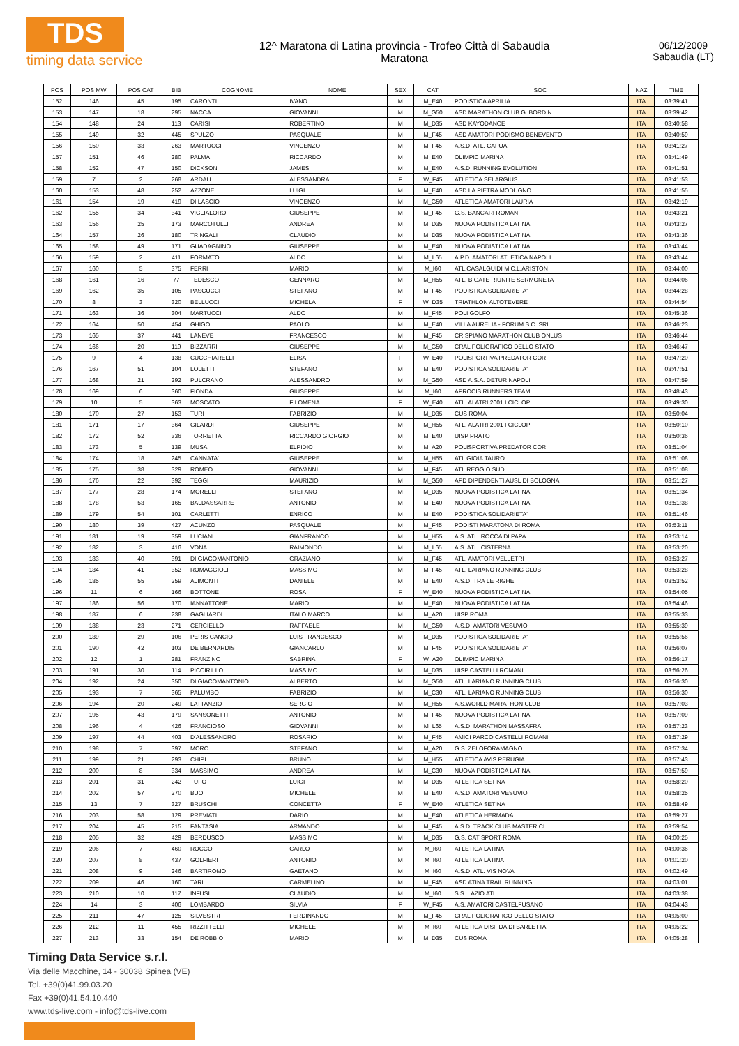TDS
timing data service
12^ Maratona di Latina provincia - Trofeo Città di Sabaudia
Maratona
06/12/2009
Sabaudia (LT)
| POS | POS MW | POS CAT | BIB | COGNOME | NOME | SEX | CAT | SOC | NAZ | TIME |
| --- | --- | --- | --- | --- | --- | --- | --- | --- | --- | --- |
| 152 | 146 | 45 | 195 | CARONTI | IVANO | M | M_E40 | PODISTICA APRILIA | ITA | 03:39:41 |
| 153 | 147 | 18 | 295 | NACCA | GIOVANNI | M | M_G50 | ASD MARATHON CLUB G. BORDIN | ITA | 03:39:42 |
| 154 | 148 | 24 | 113 | CARISI | ROBERTINO | M | M_D35 | ASD KAYODANCE | ITA | 03:40:58 |
| 155 | 149 | 32 | 445 | SPULZO | PASQUALE | M | M_F45 | ASD AMATORI PODISMO BENEVENTO | ITA | 03:40:59 |
| 156 | 150 | 33 | 263 | MARTUCCI | VINCENZO | M | M_F45 | A.S.D. ATL. CAPUA | ITA | 03:41:27 |
| 157 | 151 | 46 | 280 | PALMA | RICCARDO | M | M_E40 | OLIMPIC MARINA | ITA | 03:41:49 |
| 158 | 152 | 47 | 150 | DICKSON | JAMES | M | M_E40 | A.S.D. RUNNING EVOLUTION | ITA | 03:41:51 |
| 159 | 7 | 2 | 268 | ARDAU | ALESSANDRA | F | W_F45 | ATLETICA SELARGIUS | ITA | 03:41:53 |
| 160 | 153 | 48 | 252 | AZZONE | LUIGI | M | M_E40 | ASD LA PIETRA MODUGNO | ITA | 03:41:55 |
| 161 | 154 | 19 | 419 | DI LASCIO | VINCENZO | M | M_G50 | ATLETICA AMATORI LAURIA | ITA | 03:42:19 |
| 162 | 155 | 34 | 341 | VIGLIALORO | GIUSEPPE | M | M_F45 | G.S. BANCARI ROMANI | ITA | 03:43:21 |
| 163 | 156 | 25 | 173 | MARCOTULLI | ANDREA | M | M_D35 | NUOVA PODISTICA LATINA | ITA | 03:43:27 |
| 164 | 157 | 26 | 180 | TRINGALI | CLAUDIO | M | M_D35 | NUOVA PODISTICA LATINA | ITA | 03:43:36 |
| 165 | 158 | 49 | 171 | GUADAGNINO | GIUSEPPE | M | M_E40 | NUOVA PODISTICA LATINA | ITA | 03:43:44 |
| 166 | 159 | 2 | 411 | FORMATO | ALDO | M | M_L65 | A.P.D. AMATORI ATLETICA NAPOLI | ITA | 03:43:44 |
| 167 | 160 | 5 | 375 | FERRI | MARIO | M | M_I60 | ATL.CASALGUIDI M.C.L.ARISTON | ITA | 03:44:00 |
| 168 | 161 | 16 | 77 | TEDESCO | GENNARO | M | M_H55 | ATL. B.GATE RIUNITE SERMONETA | ITA | 03:44:06 |
| 169 | 162 | 35 | 105 | PASCUCCI | STEFANO | M | M_F45 | PODISTICA SOLIDARIETA' | ITA | 03:44:28 |
| 170 | 8 | 3 | 320 | BELLUCCI | MICHELA | F | W_D35 | TRIATHLON ALTOTEVERE | ITA | 03:44:54 |
| 171 | 163 | 36 | 304 | MARTUCCI | ALDO | M | M_F45 | POLI GOLFO | ITA | 03:45:36 |
| 172 | 164 | 50 | 454 | GHIGO | PAOLO | M | M_E40 | VILLA AURELIA - FORUM S.C. SRL | ITA | 03:46:23 |
| 173 | 165 | 37 | 441 | LANEVE | FRANCESCO | M | M_F45 | CRISPIANO MARATHON CLUB ONLUS | ITA | 03:46:44 |
| 174 | 166 | 20 | 119 | BIZZARRI | GIUSEPPE | M | M_G50 | CRAL POLIGRAFICO DELLO STATO | ITA | 03:46:47 |
| 175 | 9 | 4 | 138 | CUCCHIARELLI | ELISA | F | W_E40 | POLISPORTIVA PREDATOR CORI | ITA | 03:47:20 |
| 176 | 167 | 51 | 104 | LOLETTI | STEFANO | M | M_E40 | PODISTICA SOLIDARIETA' | ITA | 03:47:51 |
| 177 | 168 | 21 | 292 | PULCRANO | ALESSANDRO | M | M_G50 | ASD A.S.A. DETUR NAPOLI | ITA | 03:47:59 |
| 178 | 169 | 6 | 360 | FIONDA | GIUSEPPE | M | M_I60 | APROCIS RUNNERS TEAM | ITA | 03:48:43 |
| 179 | 10 | 5 | 363 | MOSCATO | FILOMENA | F | W_E40 | ATL. ALATRI 2001 I CICLOPI | ITA | 03:49:30 |
| 180 | 170 | 27 | 153 | TURI | FABRIZIO | M | M_D35 | CUS ROMA | ITA | 03:50:04 |
| 181 | 171 | 17 | 364 | GILARDI | GIUSEPPE | M | M_H55 | ATL. ALATRI 2001 I CICLOPI | ITA | 03:50:10 |
| 182 | 172 | 52 | 336 | TORRETTA | RICCARDO GIORGIO | M | M_E40 | UISP PRATO | ITA | 03:50:36 |
| 183 | 173 | 5 | 139 | MUSA | ELPIDIO | M | M_A20 | POLISPORTIVA PREDATOR CORI | ITA | 03:51:04 |
| 184 | 174 | 18 | 245 | CANNATA' | GIUSEPPE | M | M_H55 | ATL.GIOIA TAURO | ITA | 03:51:08 |
| 185 | 175 | 38 | 329 | ROMEO | GIOVANNI | M | M_F45 | ATL.REGGIO SUD | ITA | 03:51:08 |
| 186 | 176 | 22 | 392 | TEGGI | MAURIZIO | M | M_G50 | APD DIPENDENTI AUSL DI BOLOGNA | ITA | 03:51:27 |
| 187 | 177 | 28 | 174 | MORELLI | STEFANO | M | M_D35 | NUOVA PODISTICA LATINA | ITA | 03:51:34 |
| 188 | 178 | 53 | 165 | BALDASSARRE | ANTONIO | M | M_E40 | NUOVA PODISTICA LATINA | ITA | 03:51:38 |
| 189 | 179 | 54 | 101 | CARLETTI | ENRICO | M | M_E40 | PODISTICA SOLIDARIETA' | ITA | 03:51:46 |
| 190 | 180 | 39 | 427 | ACUNZO | PASQUALE | M | M_F45 | PODISTI MARATONA DI ROMA | ITA | 03:53:11 |
| 191 | 181 | 19 | 359 | LUCIANI | GIANFRANCO | M | M_H55 | A.S. ATL. ROCCA DI PAPA | ITA | 03:53:14 |
| 192 | 182 | 3 | 416 | VONA | RAIMONDO | M | M_L65 | A.S. ATL. CISTERNA | ITA | 03:53:20 |
| 193 | 183 | 40 | 391 | DI GIACOMANTONIO | GRAZIANO | M | M_F45 | ATL. AMATORI VELLETRI | ITA | 03:53:27 |
| 194 | 184 | 41 | 352 | ROMAGGIOLI | MASSIMO | M | M_F45 | ATL. LARIANO RUNNING CLUB | ITA | 03:53:28 |
| 195 | 185 | 55 | 259 | ALIMONTI | DANIELE | M | M_E40 | A.S.D. TRA LE RIGHE | ITA | 03:53:52 |
| 196 | 11 | 6 | 166 | BOTTONE | ROSA | F | W_E40 | NUOVA PODISTICA LATINA | ITA | 03:54:05 |
| 197 | 186 | 56 | 170 | IANNATTONE | MARIO | M | M_E40 | NUOVA PODISTICA LATINA | ITA | 03:54:46 |
| 198 | 187 | 6 | 238 | GAGLIARDI | ITALO MARCO | M | M_A20 | UISP ROMA | ITA | 03:55:33 |
| 199 | 188 | 23 | 271 | CERCIELLO | RAFFAELE | M | M_G50 | A.S.D. AMATORI VESUVIO | ITA | 03:55:39 |
| 200 | 189 | 29 | 106 | PERIS CANCIO | LUIS FRANCESCO | M | M_D35 | PODISTICA SOLIDARIETA' | ITA | 03:55:56 |
| 201 | 190 | 42 | 103 | DE BERNARDIS | GIANCARLO | M | M_F45 | PODISTICA SOLIDARIETA' | ITA | 03:56:07 |
| 202 | 12 | 1 | 281 | FRANZINO | SABRINA | F | W_A20 | OLIMPIC MARINA | ITA | 03:56:17 |
| 203 | 191 | 30 | 114 | PICCIRILLO | MASSIMO | M | M_D35 | UISP CASTELLI ROMANI | ITA | 03:56:26 |
| 204 | 192 | 24 | 350 | DI GIACOMANTONIO | ALBERTO | M | M_G50 | ATL. LARIANO RUNNING CLUB | ITA | 03:56:30 |
| 205 | 193 | 7 | 365 | PALUMBO | FABRIZIO | M | M_C30 | ATL. LARIANO RUNNING CLUB | ITA | 03:56:30 |
| 206 | 194 | 20 | 249 | LATTANZIO | SERGIO | M | M_H55 | A.S.WORLD MARATHON CLUB | ITA | 03:57:03 |
| 207 | 195 | 43 | 179 | SANSONETTI | ANTONIO | M | M_F45 | NUOVA PODISTICA LATINA | ITA | 03:57:09 |
| 208 | 196 | 4 | 426 | FRANCIOSO | GIOVANNI | M | M_L65 | A.S.D. MARATHON MASSAFRA | ITA | 03:57:23 |
| 209 | 197 | 44 | 403 | D'ALESSANDRO | ROSARIO | M | M_F45 | AMICI PARCO CASTELLI ROMANI | ITA | 03:57:29 |
| 210 | 198 | 7 | 397 | MORO | STEFANO | M | M_A20 | G.S. ZELOFORAMAGNO | ITA | 03:57:34 |
| 211 | 199 | 21 | 293 | CHIPI | BRUNO | M | M_H55 | ATLETICA AVIS PERUGIA | ITA | 03:57:43 |
| 212 | 200 | 8 | 334 | MASSIMO | ANDREA | M | M_C30 | NUOVA PODISTICA LATINA | ITA | 03:57:59 |
| 213 | 201 | 31 | 242 | TUFO | LUIGI | M | M_D35 | ATLETICA SETINA | ITA | 03:58:20 |
| 214 | 202 | 57 | 270 | BUO | MICHELE | M | M_E40 | A.S.D. AMATORI VESUVIO | ITA | 03:58:25 |
| 215 | 13 | 7 | 327 | BRUSCHI | CONCETTA | F | W_E40 | ATLETICA SETINA | ITA | 03:58:49 |
| 216 | 203 | 58 | 129 | PREVIATI | DARIO | M | M_E40 | ATLETICA HERMADA | ITA | 03:59:27 |
| 217 | 204 | 45 | 215 | FANTASIA | ARMANDO | M | M_F45 | A.S.D. TRACK CLUB MASTER CL | ITA | 03:59:54 |
| 218 | 205 | 32 | 429 | BERDUSCO | MASSIMO | M | M_D35 | G.S. CAT SPORT ROMA | ITA | 04:00:25 |
| 219 | 206 | 7 | 460 | ROCCO | CARLO | M | M_I60 | ATLETICA LATINA | ITA | 04:00:36 |
| 220 | 207 | 8 | 437 | GOLFIERI | ANTONIO | M | M_I60 | ATLETICA LATINA | ITA | 04:01:20 |
| 221 | 208 | 9 | 246 | BARTIROMO | GAETANO | M | M_I60 | A.S.D. ATL. VIS NOVA | ITA | 04:02:49 |
| 222 | 209 | 46 | 160 | TARI | CARMELINO | M | M_F45 | ASD ATINA TRAIL RUNNING | ITA | 04:03:01 |
| 223 | 210 | 10 | 117 | INFUSI | CLAUDIO | M | M_I60 | S.S. LAZIO ATL. | ITA | 04:03:38 |
| 224 | 14 | 3 | 406 | LOMBARDO | SILVIA | F | W_F45 | A.S. AMATORI CASTELFUSANO | ITA | 04:04:43 |
| 225 | 211 | 47 | 125 | SILVESTRI | FERDINANDO | M | M_F45 | CRAL POLIGRAFICO DELLO STATO | ITA | 04:05:00 |
| 226 | 212 | 11 | 455 | RIZZITTELLI | MICHELE | M | M_I60 | ATLETICA DISFIDA DI BARLETTA | ITA | 04:05:22 |
| 227 | 213 | 33 | 154 | DE ROBBIO | MARIO | M | M_D35 | CUS ROMA | ITA | 04:05:28 |
Timing Data Service s.r.l.
Via delle Macchine, 14 - 30038 Spinea (VE)
Tel. +39(0)41.99.03.20
Fax +39(0)41.54.10.440
www.tds-live.com - info@tds-live.com